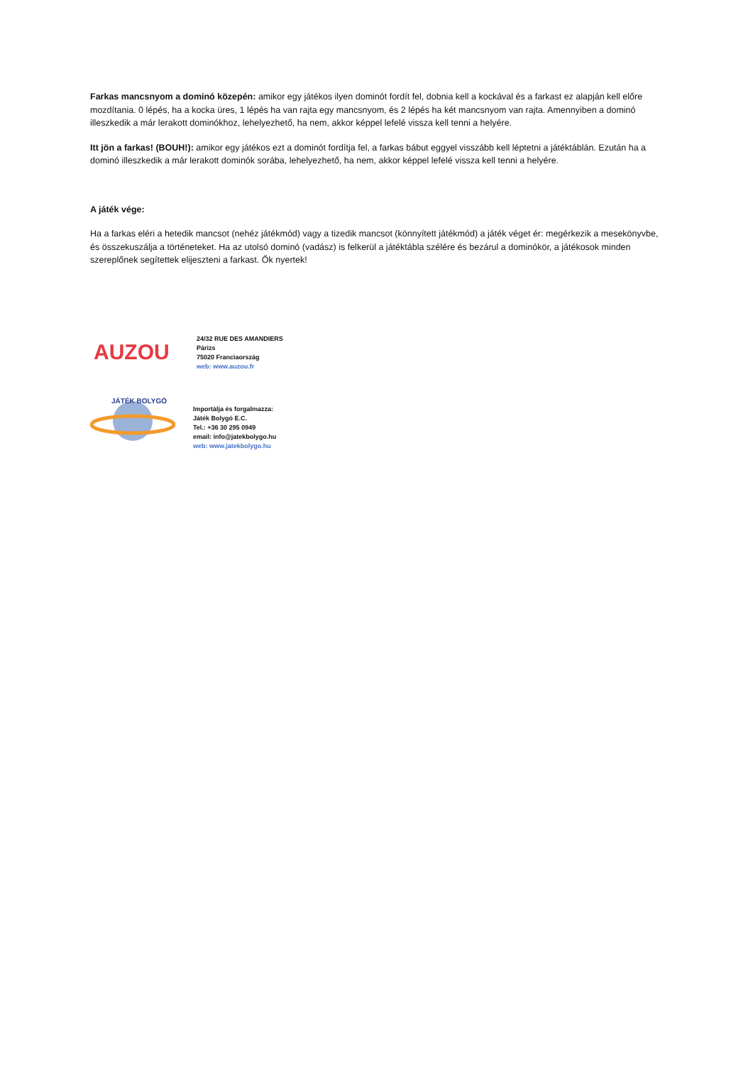Farkas mancsnyom a dominó közepén: amikor egy játékos ilyen dominót fordít fel, dobnia kell a kockával és a farkast ez alapján kell előre mozdítania. 0 lépés, ha a kocka üres, 1 lépés ha van rajta egy mancsnyom, és 2 lépés ha két mancsnyom van rajta. Amennyiben a dominó illeszkedik a már lerakott dominókhoz, lehelyezhető, ha nem, akkor képpel lefelé vissza kell tenni a helyére.
Itt jön a farkas! (BOUH!): amikor egy játékos ezt a dominót fordítja fel, a farkas bábut eggyel visszább kell léptetni a játéktáblán. Ezután ha a dominó illeszkedik a már lerakott dominók sorába, lehelyezhető, ha nem, akkor képpel lefelé vissza kell tenni a helyére.
A játék vége:
Ha a farkas eléri a hetedik mancsot (nehéz játékmód) vagy a tizedik mancsot (könnyített játékmód) a játék véget ér: megérkezik a mesekönyvbe, és összekuszálja a történeteket. Ha az utolsó dominó (vadász) is felkerül a játéktábla szélére és bezárul a dominókör, a játékosok minden szereplőnek segítettek elijeszteni a farkast. Ők nyertek!
AUZOU
24/32 RUE DES AMANDIERS
Párizs
75020 Franciaország
web: www.auzou.fr
JÁTÉK BOLYGÓ
Importálja és forgalmazza:
Játék Bolygó E.C.
Tel.: +36 30 295 0949
email: info@jatekbolygo.hu
web: www.jatekbolygo.hu